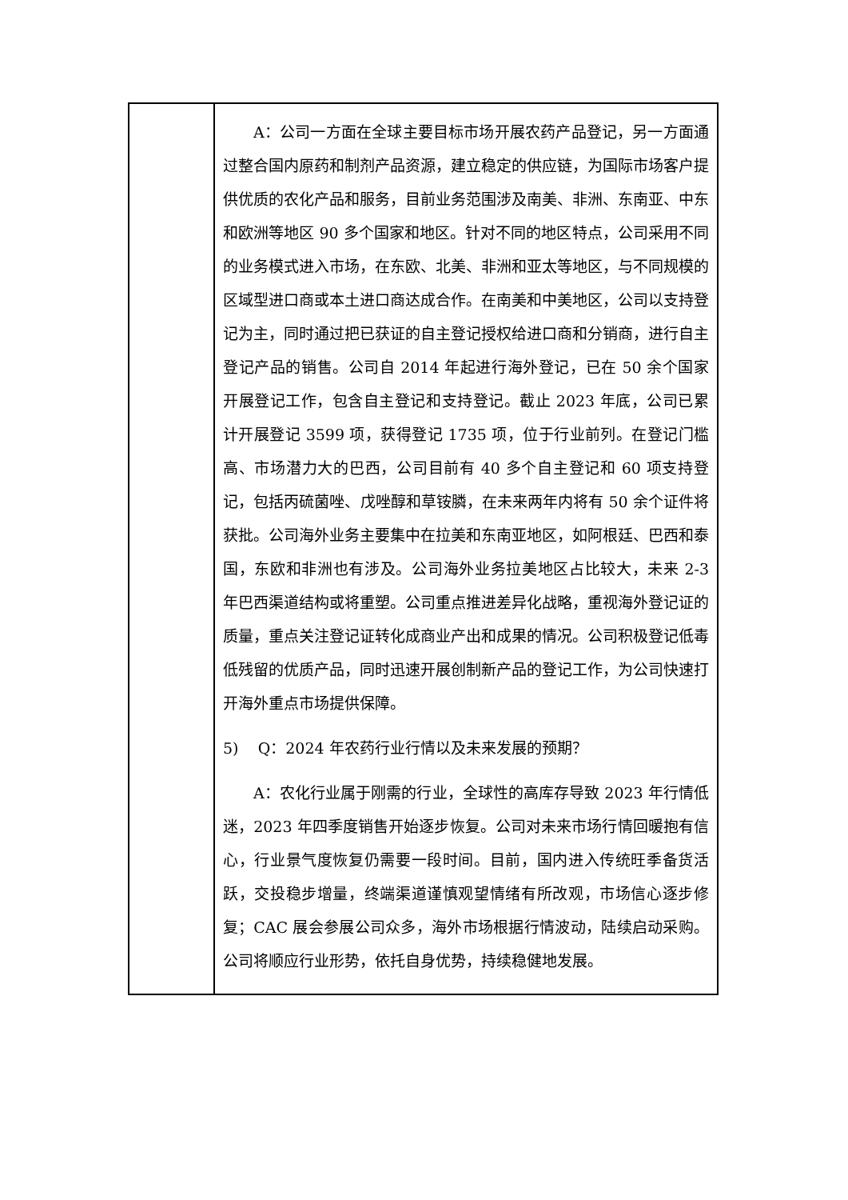| | A：公司一方面在全球主要目标市场开展农药产品登记，另一方面通过整合国内原药和制剂产品资源，建立稳定的供应链，为国际市场客户提供优质的农化产品和服务，目前业务范围涉及南美、非洲、东南亚、中东和欧洲等地区 90 多个国家和地区。针对不同的地区特点，公司采用不同的业务模式进入市场，在东欧、北美、非洲和亚太等地区，与不同规模的区域型进口商或本土进口商达成合作。在南美和中美地区，公司以支持登记为主，同时通过把已获证的自主登记授权给进口商和分销商，进行自主登记产品的销售。公司自 2014 年起进行海外登记，已在 50 余个国家开展登记工作，包含自主登记和支持登记。截止 2023 年底，公司已累计开展登记 3599 项，获得登记 1735 项，位于行业前列。在登记门槛高、市场潜力大的巴西，公司目前有 40 多个自主登记和 60 项支持登记，包括丙硫菌唑、戊唑醇和草铵膦，在未来两年内将有 50 余个证件将获批。公司海外业务主要集中在拉美和东南亚地区，如阿根廷、巴西和泰国，东欧和非洲也有涉及。公司海外业务拉美地区占比较大，未来 2-3 年巴西渠道结构或将重塑。公司重点推进差异化战略，重视海外登记证的质量，重点关注登记证转化成商业产出和成果的情况。公司积极登记低毒低残留的优质产品，同时迅速开展创制新产品的登记工作，为公司快速打开海外重点市场提供保障。 5) Q：2024 年农药行业行情以及未来发展的预期？ A：农化行业属于刚需的行业，全球性的高库存导致 2023 年行情低迷，2023 年四季度销售开始逐步恢复。公司对未来市场行情回暖抱有信心，行业景气度恢复仍需要一段时间。目前，国内进入传统旺季备货活跃，交投稳步增量，终端渠道谨慎观望情绪有所改观，市场信心逐步修复；CAC 展会参展公司众多，海外市场根据行情波动，陆续启动采购。公司将顺应行业形势，依托自身优势，持续稳健地发展。 |